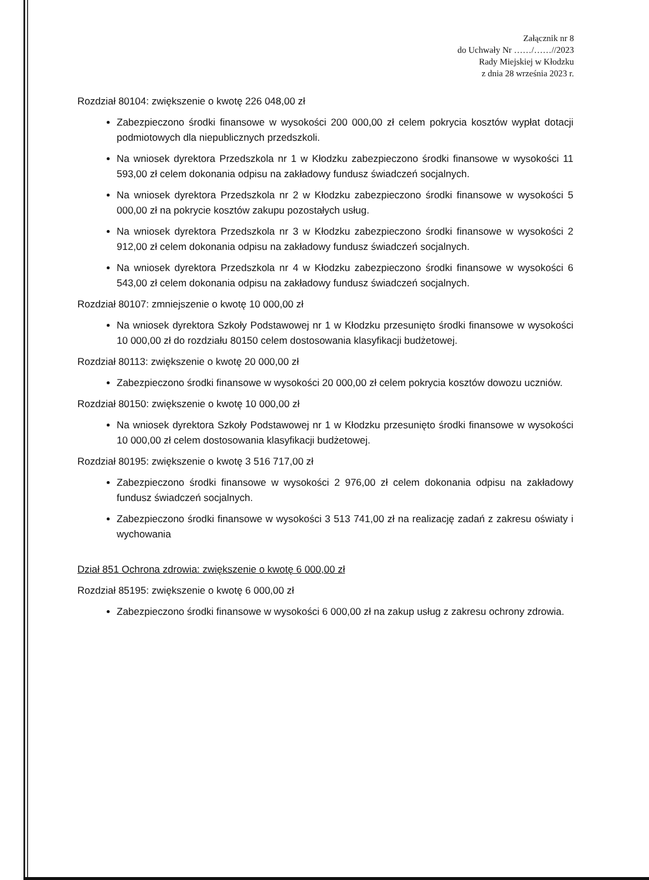Załącznik nr 8
do Uchwały Nr ……/……//2023
Rady Miejskiej w Kłodzku
z dnia 28 września 2023 r.
Rozdział 80104: zwiększenie o kwotę 226 048,00 zł
Zabezpieczono środki finansowe w wysokości 200 000,00 zł celem pokrycia kosztów wypłat dotacji podmiotowych dla niepublicznych przedszkoli.
Na wniosek dyrektora Przedszkola nr 1 w Kłodzku zabezpieczono środki finansowe w wysokości 11 593,00 zł celem dokonania odpisu na zakładowy fundusz świadczeń socjalnych.
Na wniosek dyrektora Przedszkola nr 2 w Kłodzku zabezpieczono środki finansowe w wysokości 5 000,00 zł na pokrycie kosztów zakupu pozostałych usług.
Na wniosek dyrektora Przedszkola nr 3 w Kłodzku zabezpieczono środki finansowe w wysokości 2 912,00 zł celem dokonania odpisu na zakładowy fundusz świadczeń socjalnych.
Na wniosek dyrektora Przedszkola nr 4 w Kłodzku zabezpieczono środki finansowe w wysokości 6 543,00 zł celem dokonania odpisu na zakładowy fundusz świadczeń socjalnych.
Rozdział 80107: zmniejszenie o kwotę 10 000,00 zł
Na wniosek dyrektora Szkoły Podstawowej nr 1 w Kłodzku przesunięto środki finansowe w wysokości 10 000,00 zł do rozdziału 80150 celem dostosowania klasyfikacji budżetowej.
Rozdział 80113: zwiększenie o kwotę 20 000,00 zł
Zabezpieczono środki finansowe w wysokości 20 000,00 zł celem pokrycia kosztów dowozu uczniów.
Rozdział 80150: zwiększenie o kwotę 10 000,00 zł
Na wniosek dyrektora Szkoły Podstawowej nr 1 w Kłodzku przesunięto środki finansowe w wysokości 10 000,00 zł celem dostosowania klasyfikacji budżetowej.
Rozdział 80195: zwiększenie o kwotę 3 516 717,00 zł
Zabezpieczono środki finansowe w wysokości 2 976,00 zł celem dokonania odpisu na zakładowy fundusz świadczeń socjalnych.
Zabezpieczono środki finansowe w wysokości 3 513 741,00 zł na realizację zadań z zakresu oświaty i wychowania
Dział 851 Ochrona zdrowia: zwiększenie o kwotę 6 000,00 zł
Rozdział 85195: zwiększenie o kwotę 6 000,00 zł
Zabezpieczono środki finansowe w wysokości 6 000,00 zł na zakup usług z zakresu ochrony zdrowia.